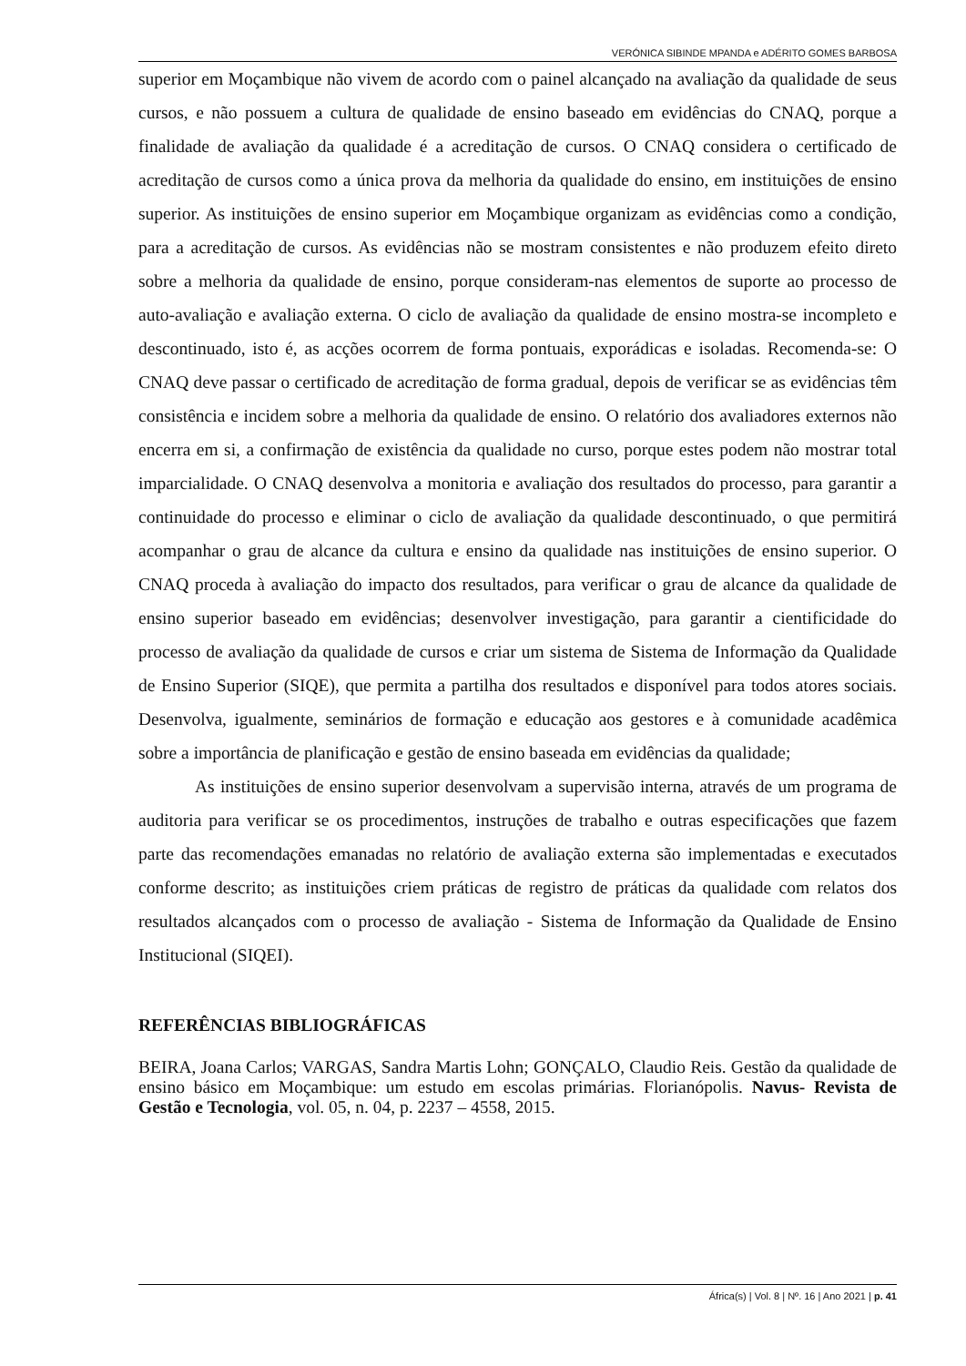VERÓNICA SIBINDE MPANDA e ADÉRITO GOMES BARBOSA
superior em Moçambique não vivem de acordo com o painel alcançado na avaliação da qualidade de seus cursos, e não possuem a cultura de qualidade de ensino baseado em evidências do CNAQ, porque a finalidade de avaliação da qualidade é a acreditação de cursos. O CNAQ considera o certificado de acreditação de cursos como a única prova da melhoria da qualidade do ensino, em instituições de ensino superior. As instituições de ensino superior em Moçambique organizam as evidências como a condição, para a acreditação de cursos. As evidências não se mostram consistentes e não produzem efeito direto sobre a melhoria da qualidade de ensino, porque consideram-nas elementos de suporte ao processo de auto-avaliação e avaliação externa. O ciclo de avaliação da qualidade de ensino mostra-se incompleto e descontinuado, isto é, as acções ocorrem de forma pontuais, exporádicas e isoladas. Recomenda-se: O CNAQ deve passar o certificado de acreditação de forma gradual, depois de verificar se as evidências têm consistência e incidem sobre a melhoria da qualidade de ensino. O relatório dos avaliadores externos não encerra em si, a confirmação de existência da qualidade no curso, porque estes podem não mostrar total imparcialidade. O CNAQ desenvolva a monitoria e avaliação dos resultados do processo, para garantir a continuidade do processo e eliminar o ciclo de avaliação da qualidade descontinuado, o que permitirá acompanhar o grau de alcance da cultura e ensino da qualidade nas instituições de ensino superior. O CNAQ proceda à avaliação do impacto dos resultados, para verificar o grau de alcance da qualidade de ensino superior baseado em evidências; desenvolver investigação, para garantir a cientificidade do processo de avaliação da qualidade de cursos e criar um sistema de Sistema de Informação da Qualidade de Ensino Superior (SIQE), que permita a partilha dos resultados e disponível para todos atores sociais. Desenvolva, igualmente, seminários de formação e educação aos gestores e à comunidade acadêmica sobre a importância de planificação e gestão de ensino baseada em evidências da qualidade;
As instituições de ensino superior desenvolvam a supervisão interna, através de um programa de auditoria para verificar se os procedimentos, instruções de trabalho e outras especificações que fazem parte das recomendações emanadas no relatório de avaliação externa são implementadas e executados conforme descrito; as instituições criem práticas de registro de práticas da qualidade com relatos dos resultados alcançados com o processo de avaliação - Sistema de Informação da Qualidade de Ensino Institucional (SIQEI).
REFERÊNCIAS BIBLIOGRÁFICAS
BEIRA, Joana Carlos; VARGAS, Sandra Martis Lohn; GONÇALO, Claudio Reis. Gestão da qualidade de ensino básico em Moçambique: um estudo em escolas primárias. Florianópolis. Navus- Revista de Gestão e Tecnologia, vol. 05, n. 04, p. 2237 – 4558, 2015.
África(s) | Vol. 8 | Nº. 16 | Ano 2021 | p. 41